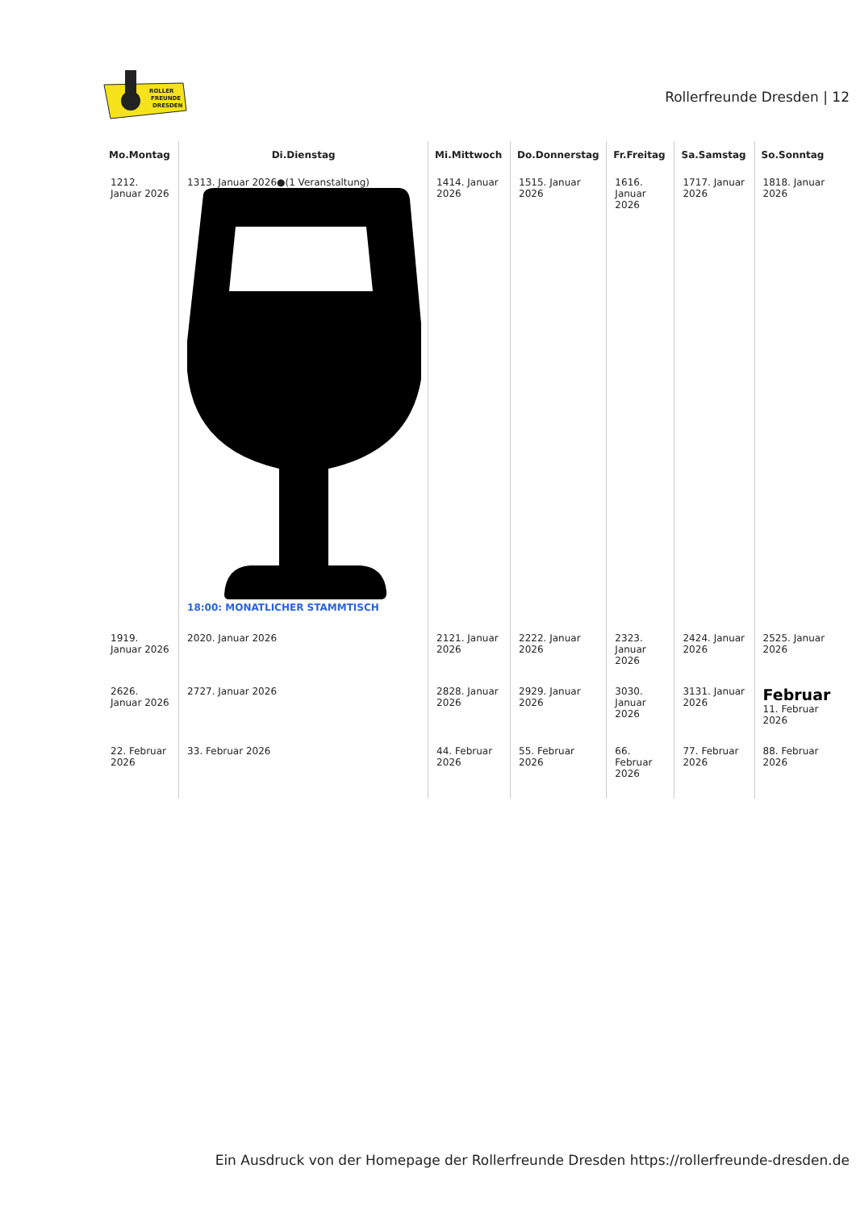ROLLER
FREUNDE
DRESDEN
Rollerfreunde Dresden | 12
| Mo.Montag | Di.Dienstag | Mi.Mittwoch | Do.Donnerstag | Fr.Freitag | Sa.Samstag | So.Sonntag |
| --- | --- | --- | --- | --- | --- | --- |
| 1212. Januar 2026 | 1313. Januar 2026●(1 Veranstaltung) 18:00: MONATLICHER STAMMTISCH | 1414. Januar 2026 | 1515. Januar 2026 | 1616. Januar 2026 | 1717. Januar 2026 | 1818. Januar 2026 |
| 1919. Januar 2026 | 2020. Januar 2026 | 2121. Januar 2026 | 2222. Januar 2026 | 2323. Januar 2026 | 2424. Januar 2026 | 2525. Januar 2026 |
| 2626. Januar 2026 | 2727. Januar 2026 | 2828. Januar 2026 | 2929. Januar 2026 | 3030. Januar 2026 | 3131. Januar 2026 | Februar 11. Februar 2026 |
| 22. Februar 2026 | 33. Februar 2026 | 44. Februar 2026 | 55. Februar 2026 | 66. Februar 2026 | 77. Februar 2026 | 88. Februar 2026 |
Ein Ausdruck von der Homepage der Rollerfreunde Dresden https://rollerfreunde-dresden.de